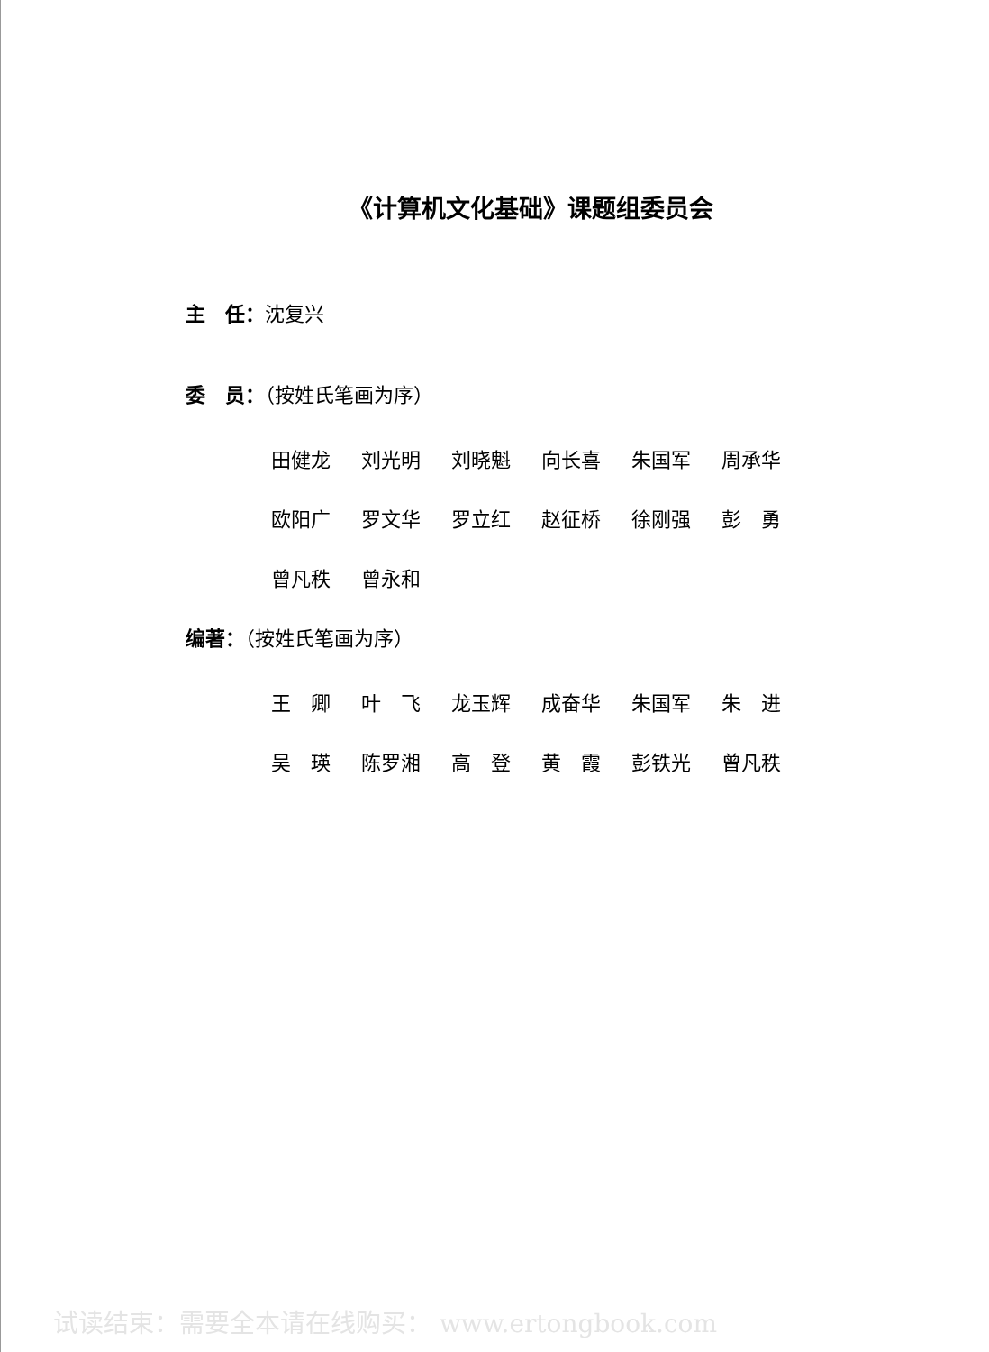《计算机文化基础》课题组委员会
主　任：沈复兴
委　员：（按姓氏笔画为序）
田健龙 刘光明 刘晓魁 向长喜 朱国军 周承华
欧阳广 罗文华 罗立红 赵征桥 徐刚强 彭　勇
曾凡秩 曾永和
编著：（按姓氏笔画为序）
王　卿 叶　飞 龙玉辉 成奋华 朱国军 朱　进
吴　瑛 陈罗湘 高　登 黄　霞 彭铁光 曾凡秩
试读结束：需要全本请在线购买： www.ertongbook.com